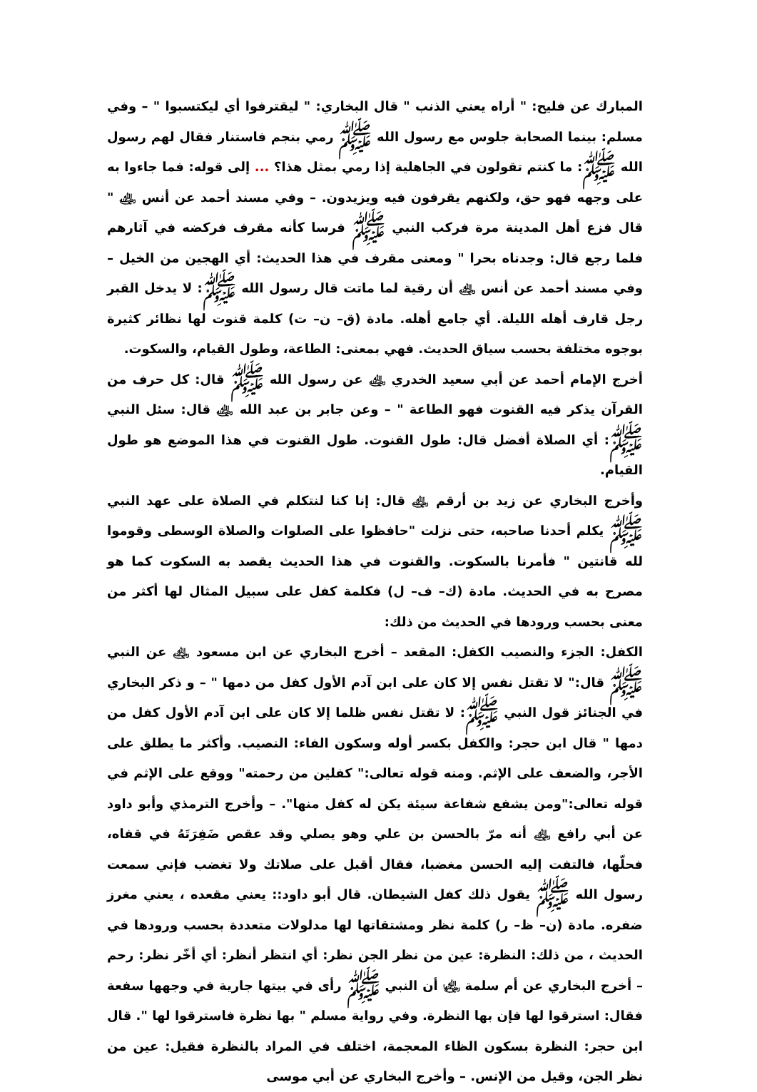المبارك عن فليح: " أراه يعني الذنب " قال البخاري: " ليقترفوا أي ليكتسبوا " – وفي مسلم: بينما الصحابة جلوس مع رسول الله ﷺ رمي بنجم فاستنار فقال لهم رسول الله ﷺ: ما كنتم تقولون في الجاهلية إذا رمي بمثل هذا؟ ... إلى قوله: فما جاءوا به على وجهه فهو حق، ولكنهم يقرفون فيه ويزيدون. – وفي مسند أحمد عن أنس ﵁ " قال فزع أهل المدينة مرة فركب النبي ﷺ فرسا كأنه مقرف فركضه في آثارهم فلما رجع قال: وجدناه بحرا " ومعنى مقرف في هذا الحديث: أي الهجين من الخيل – وفي مسند أحمد عن أنس ﵁ أن رقية لما ماتت قال رسول الله ﷺ: لا يدخل القبر رجل قارف أهله الليلة. أي جامع أهله. مادة (ق– ن– ت) كلمة قنوت لها نظائر كثيرة بوجوه مختلفة بحسب سياق الحديث. فهي بمعنى: الطاعة، وطول القيام، والسكوت.
أخرج الإمام أحمد عن أبي سعيد الخدري ﵁ عن رسول الله ﷺ قال: كل حرف من القرآن يذكر فيه القنوت فهو الطاعة " – وعن جابر بن عبد الله ﵁ قال: سئل النبي ﷺ: أي الصلاة أفضل قال: طول القنوت. طول القنوت في هذا الموضع هو طول القيام.
وأخرج البخاري عن زيد بن أرقم ﵁ قال: إنا كنا لنتكلم في الصلاة على عهد النبي ﷺ يكلم أحدنا صاحبه، حتى نزلت "حافظوا على الصلوات والصلاة الوسطى وقوموا لله قانتين " فأمرنا بالسكوت. والقنوت في هذا الحديث يقصد به السكوت كما هو مصرح به في الحديث. مادة (ك– ف– ل) فكلمة كفل على سبيل المثال لها أكثر من معنى بحسب ورودها في الحديث من ذلك:
الكفل: الجزء والنصيب الكفل: المقعد – أخرج البخاري عن ابن مسعود ﵁ عن النبي ﷺ قال:" لا تقتل نفس إلا كان على ابن آدم الأول كفل من دمها " – و ذكر البخاري في الجنائز قول النبي ﷺ: لا تقتل نفس ظلما إلا كان على ابن آدم الأول كفل من دمها " قال ابن حجر: والكفل بكسر أوله وسكون الفاء: النصيب. وأكثر ما يطلق على الأجر، والضعف على الإثم. ومنه قوله تعالى:" كفلين من رحمته" ووقع على الإثم في قوله تعالى:"ومن يشفع شفاعة سيئة يكن له كفل منها". – وأخرج الترمذي وأبو داود عن أبي رافع ﵁ أنه مرّ بالحسن بن علي وهو يصلي وقد عقص ضَفِرَتَهُ في قفاه، فحلّها، فالتفت إليه الحسن مغضبا، فقال أقبل على صلاتك ولا تغضب فإني سمعت رسول الله ﷺ يقول ذلك كفل الشيطان. قال أبو داود:: يعني مقعده ، يعني مغرز ضفره. مادة (ن– ظ– ر) كلمة نظر ومشتقاتها لها مدلولات متعددة بحسب ورودها في الحديث ، من ذلك: النظرة: عين من نظر الجن نظر: أي انتظر أنظر: أي أخّر نظر: رحم – أخرج البخاري عن أم سلمة ﵂ أن النبي ﷺ رأى في بيتها جارية في وجهها سفعة فقال: استرقوا لها فإن بها النظرة. وفي رواية مسلم " بها نظرة فاسترقوا لها ". قال ابن حجر: النظرة بسكون الظاء المعجمة، اختلف في المراد بالنظرة فقيل: عين من نظر الجن، وقيل من الإنس. – وأخرج البخاري عن أبي موسى